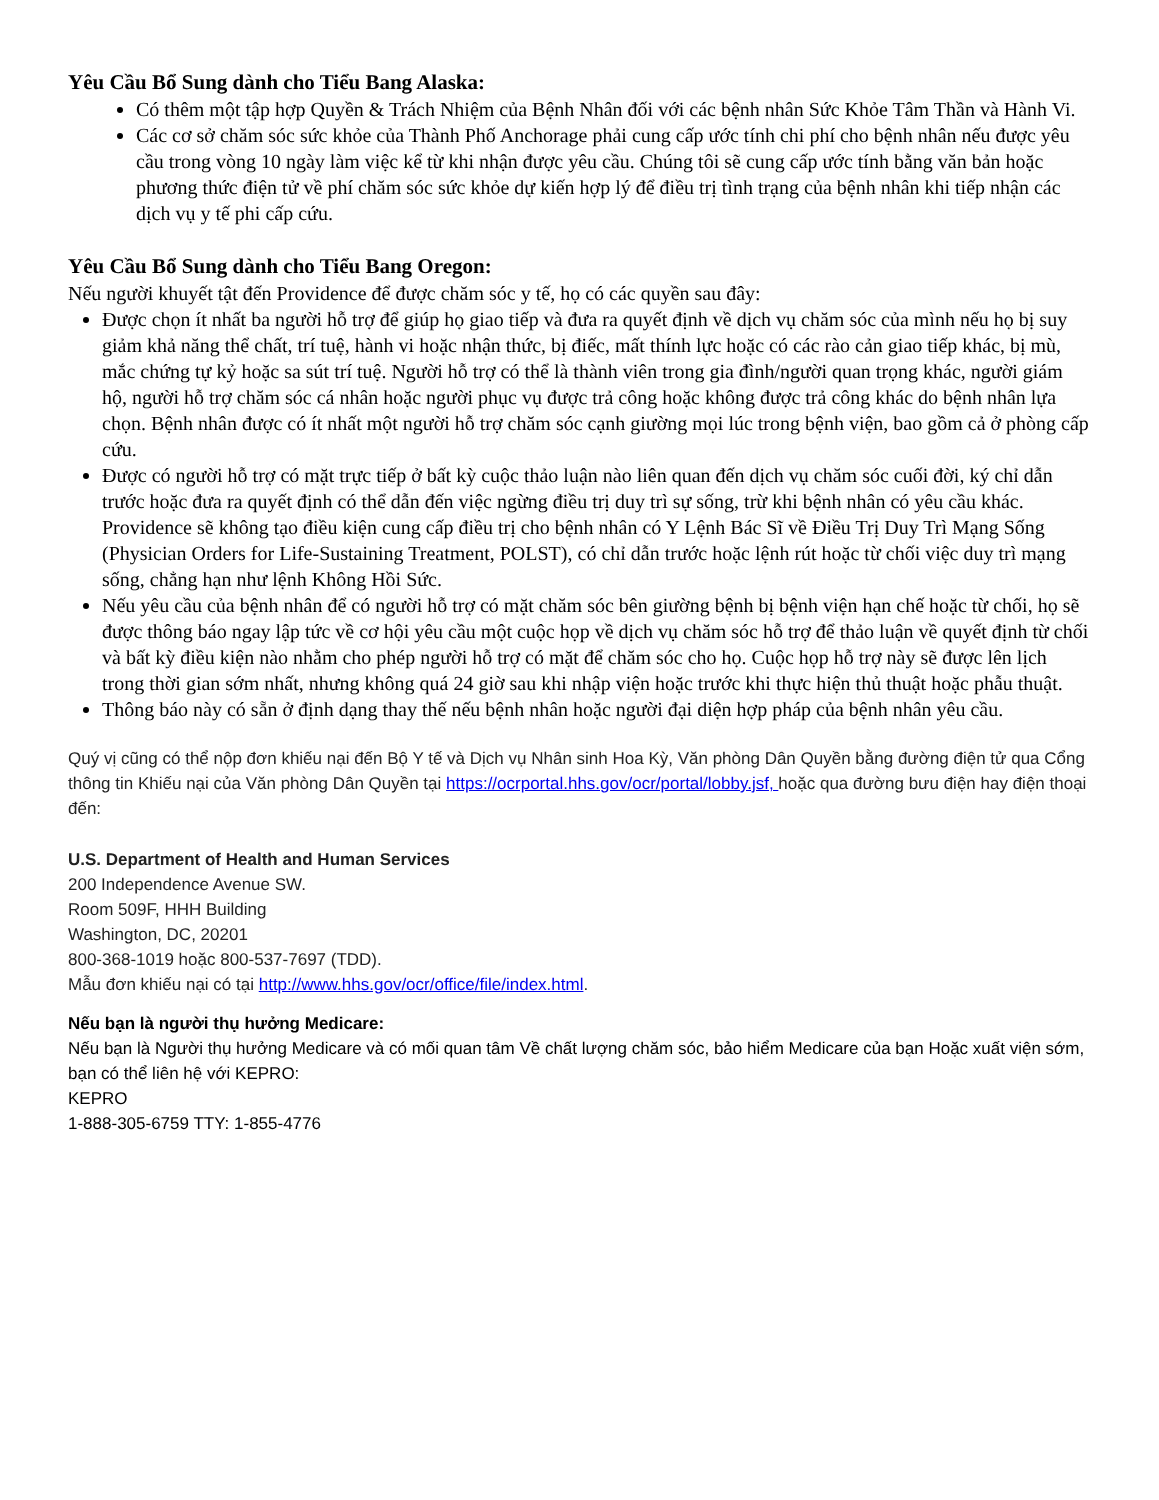Yêu Cầu Bổ Sung dành cho Tiểu Bang Alaska:
Có thêm một tập hợp Quyền & Trách Nhiệm của Bệnh Nhân đối với các bệnh nhân Sức Khỏe Tâm Thần và Hành Vi.
Các cơ sở chăm sóc sức khỏe của Thành Phố Anchorage phải cung cấp ước tính chi phí cho bệnh nhân nếu được yêu cầu trong vòng 10 ngày làm việc kể từ khi nhận được yêu cầu. Chúng tôi sẽ cung cấp ước tính bằng văn bản hoặc phương thức điện tử về phí chăm sóc sức khỏe dự kiến hợp lý để điều trị tình trạng của bệnh nhân khi tiếp nhận các dịch vụ y tế phi cấp cứu.
Yêu Cầu Bổ Sung dành cho Tiểu Bang Oregon:
Nếu người khuyết tật đến Providence để được chăm sóc y tế, họ có các quyền sau đây:
Được chọn ít nhất ba người hỗ trợ để giúp họ giao tiếp và đưa ra quyết định về dịch vụ chăm sóc của mình nếu họ bị suy giảm khả năng thể chất, trí tuệ, hành vi hoặc nhận thức, bị điếc, mất thính lực hoặc có các rào cản giao tiếp khác, bị mù, mắc chứng tự kỷ hoặc sa sút trí tuệ. Người hỗ trợ có thể là thành viên trong gia đình/người quan trọng khác, người giám hộ, người hỗ trợ chăm sóc cá nhân hoặc người phục vụ được trả công hoặc không được trả công khác do bệnh nhân lựa chọn. Bệnh nhân được có ít nhất một người hỗ trợ chăm sóc cạnh giường mọi lúc trong bệnh viện, bao gồm cả ở phòng cấp cứu.
Được có người hỗ trợ có mặt trực tiếp ở bất kỳ cuộc thảo luận nào liên quan đến dịch vụ chăm sóc cuối đời, ký chỉ dẫn trước hoặc đưa ra quyết định có thể dẫn đến việc ngừng điều trị duy trì sự sống, trừ khi bệnh nhân có yêu cầu khác. Providence sẽ không tạo điều kiện cung cấp điều trị cho bệnh nhân có Y Lệnh Bác Sĩ về Điều Trị Duy Trì Mạng Sống (Physician Orders for Life-Sustaining Treatment, POLST), có chỉ dẫn trước hoặc lệnh rút hoặc từ chối việc duy trì mạng sống, chẳng hạn như lệnh Không Hồi Sức.
Nếu yêu cầu của bệnh nhân để có người hỗ trợ có mặt chăm sóc bên giường bệnh bị bệnh viện hạn chế hoặc từ chối, họ sẽ được thông báo ngay lập tức về cơ hội yêu cầu một cuộc họp về dịch vụ chăm sóc hỗ trợ để thảo luận về quyết định từ chối và bất kỳ điều kiện nào nhằm cho phép người hỗ trợ có mặt để chăm sóc cho họ. Cuộc họp hỗ trợ này sẽ được lên lịch trong thời gian sớm nhất, nhưng không quá 24 giờ sau khi nhập viện hoặc trước khi thực hiện thủ thuật hoặc phẫu thuật.
Thông báo này có sẵn ở định dạng thay thế nếu bệnh nhân hoặc người đại diện hợp pháp của bệnh nhân yêu cầu.
Quý vị cũng có thể nộp đơn khiếu nại đến Bộ Y tế và Dịch vụ Nhân sinh Hoa Kỳ, Văn phòng Dân Quyền bằng đường điện tử qua Cổng thông tin Khiếu nại của Văn phòng Dân Quyền tại https://ocrportal.hhs.gov/ocr/portal/lobby.jsf, hoặc qua đường bưu điện hay điện thoại đến:
U.S. Department of Health and Human Services
200 Independence Avenue SW.
Room 509F, HHH Building
Washington, DC, 20201
800-368-1019 hoặc 800-537-7697 (TDD).
Mẫu đơn khiếu nại có tại http://www.hhs.gov/ocr/office/file/index.html.
Nếu bạn là người thụ hưởng Medicare:
Nếu bạn là Người thụ hưởng Medicare và có mối quan tâm Về chất lượng chăm sóc, bảo hiểm Medicare của bạn Hoặc xuất viện sớm, bạn có thể liên hệ với KEPRO:
KEPRO
1-888-305-6759 TTY: 1-855-4776